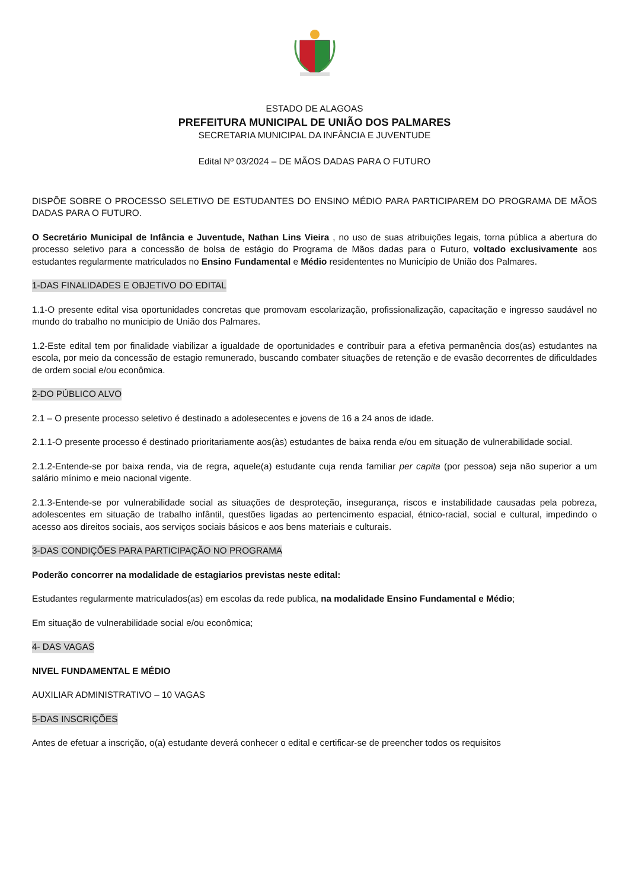ESTADO DE ALAGOAS
PREFEITURA MUNICIPAL DE UNIÃO DOS PALMARES
SECRETARIA MUNICIPAL DA INFÂNCIA E JUVENTUDE
Edital Nº 03/2024 – DE MÃOS DADAS PARA O FUTURO
DISPÕE SOBRE O PROCESSO SELETIVO DE ESTUDANTES DO ENSINO MÉDIO PARA PARTICIPAREM DO PROGRAMA DE MÃOS DADAS PARA O FUTURO.
O Secretário Municipal de Infância e Juventude, Nathan Lins Vieira , no uso de suas atribuições legais, torna pública a abertura do processo seletivo para a concessão de bolsa de estágio do Programa de Mãos dadas para o Futuro, voltado exclusivamente aos estudantes regularmente matriculados no Ensino Fundamental e Médio residententes no Município de União dos Palmares.
1-DAS FINALIDADES E OBJETIVO DO EDITAL
1.1-O presente edital visa oportunidades concretas que promovam escolarização, profissionalização, capacitação e ingresso saudável no mundo do trabalho no municipio de União dos Palmares.
1.2-Este edital tem por finalidade viabilizar a igualdade de oportunidades e contribuir para a efetiva permanência dos(as) estudantes na escola, por meio da concessão de estagio remunerado, buscando combater situações de retenção e de evasão decorrentes de dificuldades de ordem social e/ou econômica.
2-DO PÚBLICO ALVO
2.1 – O presente processo seletivo é destinado a adolesecentes e jovens de 16 a 24 anos de idade.
2.1.1-O presente processo é destinado prioritariamente aos(às) estudantes de baixa renda e/ou em situação de vulnerabilidade social.
2.1.2-Entende-se por baixa renda, via de regra, aquele(a) estudante cuja renda familiar per capita (por pessoa) seja não superior a um salário mínimo e meio nacional vigente.
2.1.3-Entende-se por vulnerabilidade social as situações de desproteção, insegurança, riscos e instabilidade causadas pela pobreza, adolescentes em situação de trabalho infântil, questões ligadas ao pertencimento espacial, étnico-racial, social e cultural, impedindo o acesso aos direitos sociais, aos serviços sociais básicos e aos bens materiais e culturais.
3-DAS CONDIÇÕES PARA PARTICIPAÇÃO NO PROGRAMA
Poderão concorrer na modalidade de estagiarios previstas neste edital:
Estudantes regularmente matriculados(as) em escolas da rede publica, na modalidade Ensino Fundamental e Médio;
Em situação de vulnerabilidade social e/ou econômica;
4- DAS VAGAS
NIVEL FUNDAMENTAL E MÉDIO
AUXILIAR ADMINISTRATIVO – 10 VAGAS
5-DAS INSCRIÇÕES
Antes de efetuar a inscrição, o(a) estudante deverá conhecer o edital e certificar-se de preencher todos os requisitos